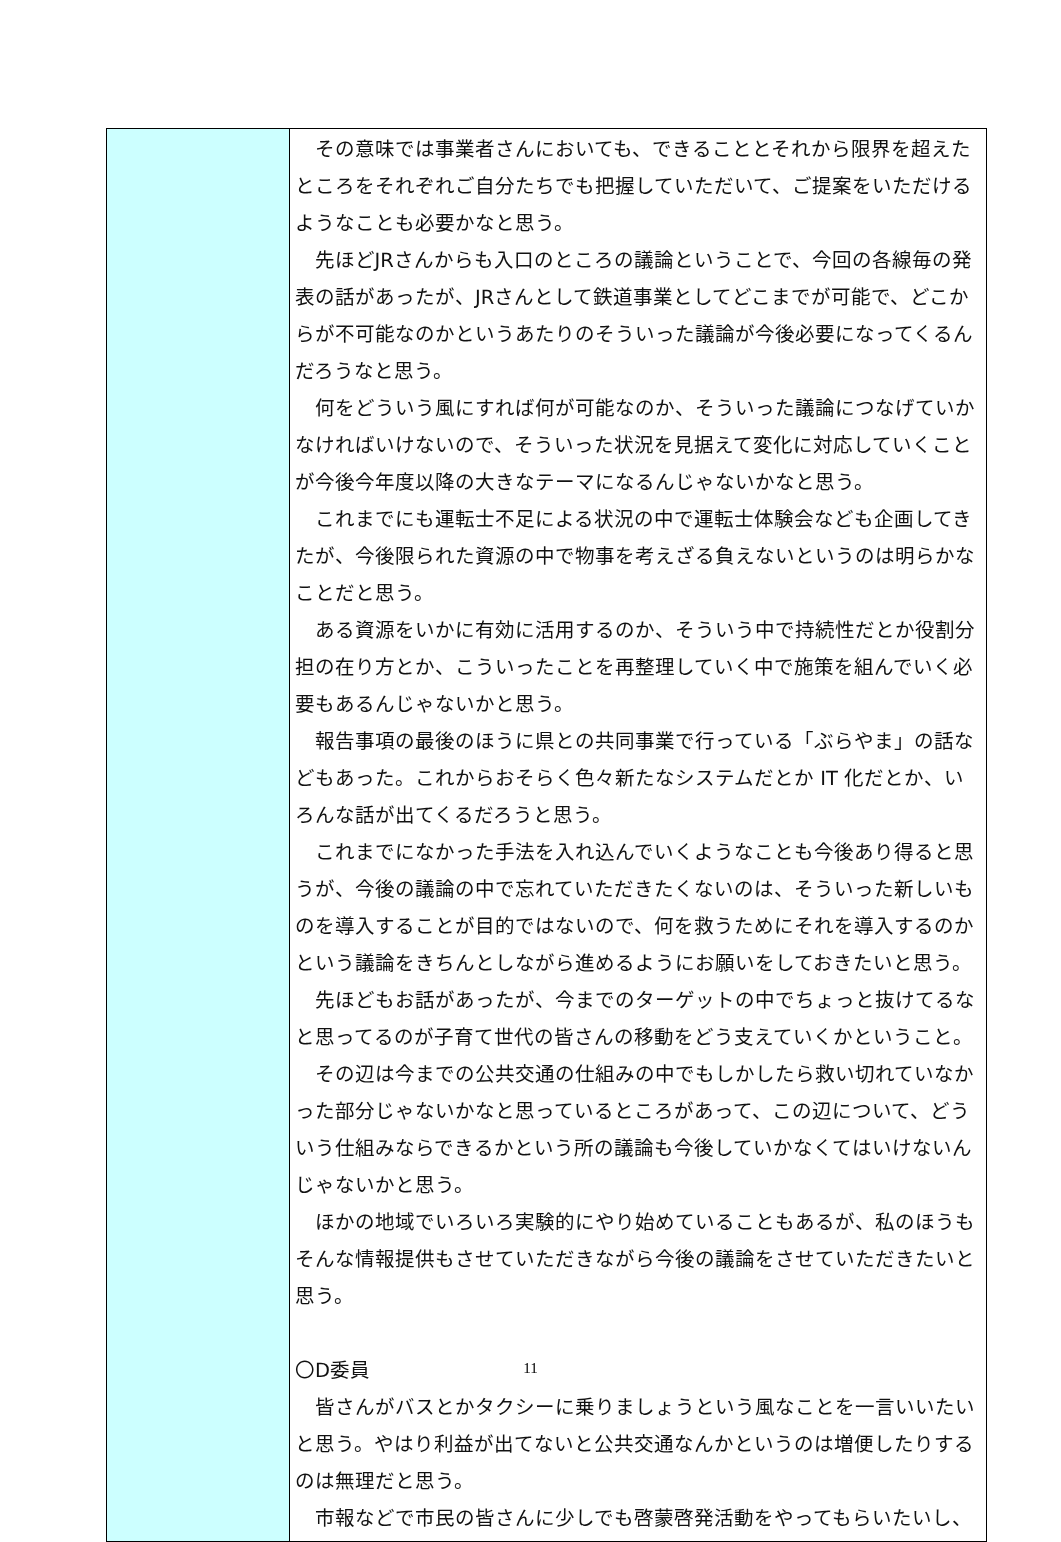| | その意味では事業者さんにおいても、できることとそれから限界を超えたところをそれぞれご自分たちでも把握していただいて、ご提案をいただけるようなことも必要かなと思う。 先ほどJRさんからも入口のところの議論ということで、今回の各線毎の発表の話があったが、JRさんとして鉄道事業としてどこまでが可能で、どこからが不可能なのかというあたりのそういった議論が今後必要になってくるんだろうなと思う。 何をどういう風にすれば何が可能なのか、そういった議論につなげていかなければいけないので、そういった状況を見据えて変化に対応していくことが今後今年度以降の大きなテーマになるんじゃないかなと思う。 これまでにも運転士不足による状況の中で運転士体験会なども企画してきたが、今後限られた資源の中で物事を考えざる負えないというのは明らかなことだと思う。 ある資源をいかに有効に活用するのか、そういう中で持続性だとか役割分担の在り方とか、こういったことを再整理していく中で施策を組んでいく必要もあるんじゃないかと思う。 報告事項の最後のほうに県との共同事業で行っている「ぶらやま」の話などもあった。これからおそらく色々新たなシステムだとか IT 化だとか、いろんな話が出てくるだろうと思う。 これまでになかった手法を入れ込んでいくようなことも今後あり得ると思うが、今後の議論の中で忘れていただきたくないのは、そういった新しいものを導入することが目的ではないので、何を救うためにそれを導入するのかという議論をきちんとしながら進めるようにお願いをしておきたいと思う。 先ほどもお話があったが、今までのターゲットの中でちょっと抜けてるなと思ってるのが子育て世代の皆さんの移動をどう支えていくかということ。 その辺は今までの公共交通の仕組みの中でもしかしたら救い切れていなかった部分じゃないかなと思っているところがあって、この辺について、どういう仕組みならできるかという所の議論も今後していかなくてはいけないんじゃないかと思う。 ほかの地域でいろいろ実験的にやり始めていることもあるが、私のほうもそんな情報提供もさせていただきながら今後の議論をさせていただきたいと思う。 〇D委員 皆さんがバスとかタクシーに乗りましょうという風なことを一言いいたいと思う。やはり利益が出てないと公共交通なんかというのは増便したりするのは無理だと思う。 市報などで市民の皆さんに少しでも啓蒙啓発活動をやってもらいたいし、 |
11